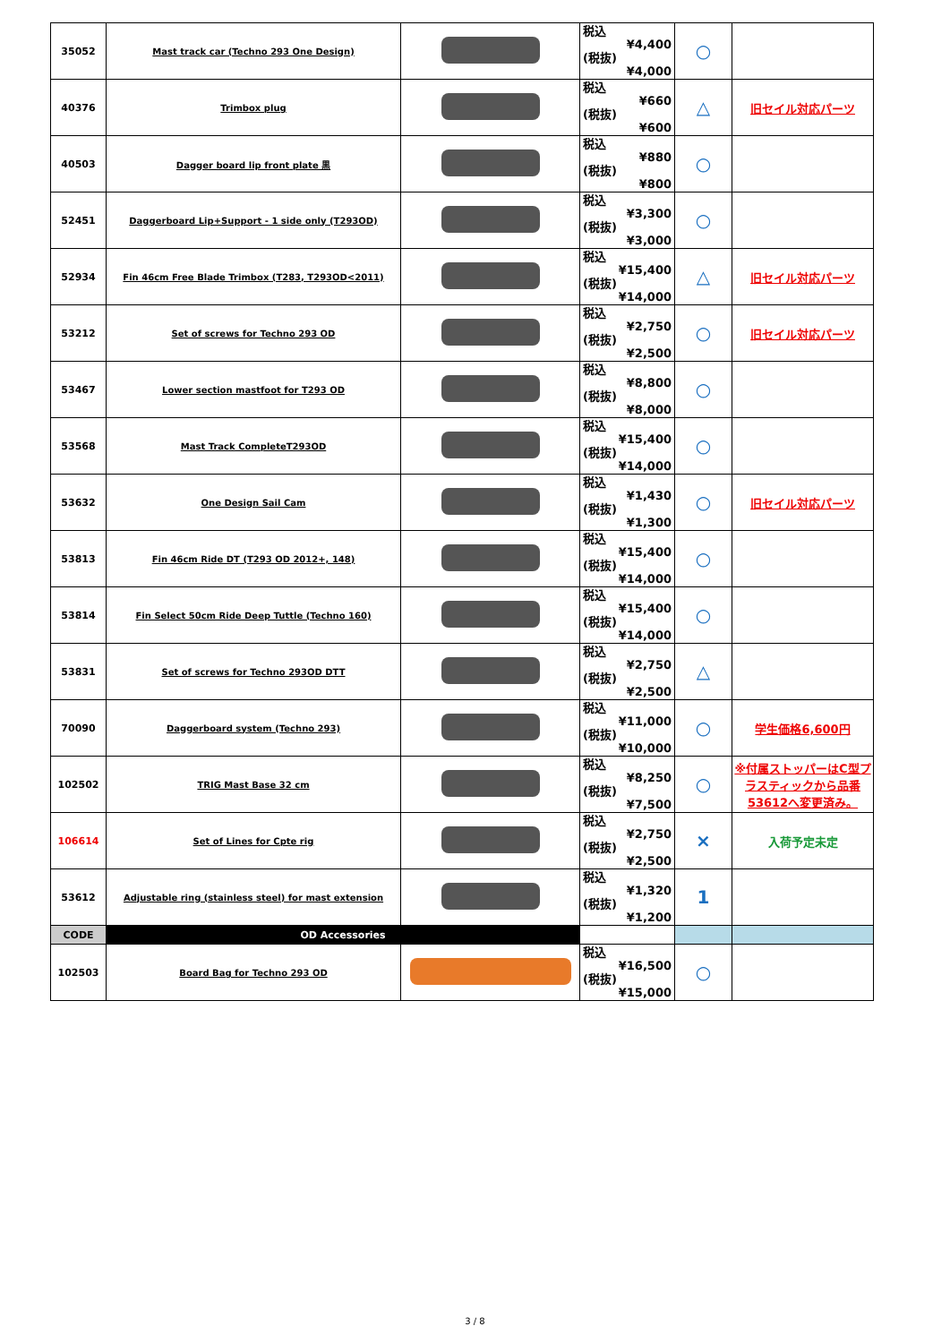| 35052 | Mast track car (Techno 293 One Design) | | 税込 ¥4,400 (税抜) ¥4,000 | ○ | |
| 40376 | Trimbox plug | | 税込 ¥660 (税抜) ¥600 | △ | 旧セイル対応パーツ |
| 40503 | Dagger board lip front plate 黒 | | 税込 ¥880 (税抜) ¥800 | ○ | |
| 52451 | Daggerboard Lip+Support - 1 side only (T293OD) | | 税込 ¥3,300 (税抜) ¥3,000 | ○ | |
| 52934 | Fin 46cm Free Blade Trimbox (T283, T293OD<2011) | | 税込 ¥15,400 (税抜) ¥14,000 | △ | 旧セイル対応パーツ |
| 53212 | Set of screws for Techno 293 OD | | 税込 ¥2,750 (税抜) ¥2,500 | ○ | 旧セイル対応パーツ |
| 53467 | Lower section mastfoot for T293 OD | | 税込 ¥8,800 (税抜) ¥8,000 | ○ | |
| 53568 | Mast Track CompleteT293OD | | 税込 ¥15,400 (税抜) ¥14,000 | ○ | |
| 53632 | One Design Sail Cam | | 税込 ¥1,430 (税抜) ¥1,300 | ○ | 旧セイル対応パーツ |
| 53813 | Fin 46cm Ride DT (T293 OD 2012+, 148) | | 税込 ¥15,400 (税抜) ¥14,000 | ○ | |
| 53814 | Fin Select 50cm Ride Deep Tuttle (Techno 160) | | 税込 ¥15,400 (税抜) ¥14,000 | ○ | |
| 53831 | Set of screws for Techno 293OD DTT | | 税込 ¥2,750 (税抜) ¥2,500 | △ | |
| 70090 | Daggerboard system (Techno 293) | | 税込 ¥11,000 (税抜) ¥10,000 | ○ | 学生価格6,600円 |
| 102502 | TRIG Mast Base 32 cm | | 税込 ¥8,250 (税抜) ¥7,500 | ○ | ※付属ストッパーはC型プラスティックから品番53612へ変更済み。 |
| 106614 | Set of Lines for Cpte rig | | 税込 ¥2,750 (税抜) ¥2,500 | × | 入荷予定未定 |
| 53612 | Adjustable ring (stainless steel) for mast extension | | 税込 ¥1,320 (税抜) ¥1,200 | 1 | |
| CODE | OD Accessories | | | | |
| 102503 | Board Bag for Techno 293 OD | | 税込 ¥16,500 (税抜) ¥15,000 | ○ | |
3 / 8